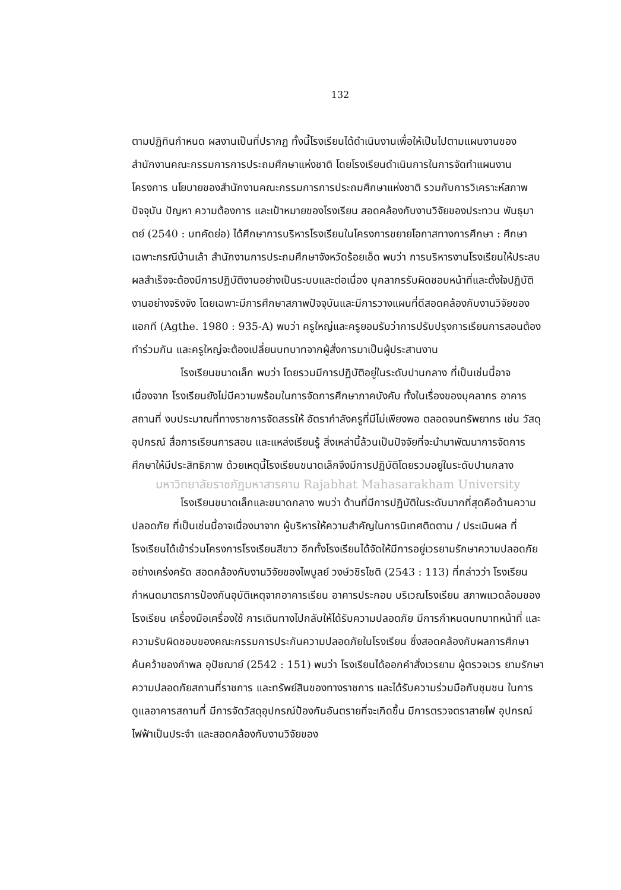132
ตามปฏิทินกำหนด ผลงานเป็นที่ปรากฏ ทั้งนี้โรงเรียนได้ดำเนินงานเพื่อให้เป็นไปตามแผนงานของสำนักงานคณะกรรมการการประถมศึกษาแห่งชาติ โดยโรงเรียนดำเนินการในการจัดทำแผนงาน โครงการ นโยบายของสำนักงานคณะกรรมการการประถมศึกษาแห่งชาติ รวมกับการวิเคราะห์สภาพปัจจุบัน ปัญหา ความต้องการ และเป้าหมายของโรงเรียน สอดคล้องกับงานวิจัยของประทวน พันธุมาตย์ (2540 : บทคัดย่อ) ได้ศึกษาการบริหารโรงเรียนในโครงการขยายโอกาสทางการศึกษา : ศึกษาเฉพาะกรณีบ้านเล้า สำนักงานการประถมศึกษาจังหวัดร้อยเอ็ด พบว่า การบริหารงานโรงเรียนให้ประสบผลสำเร็จจะต้องมีการปฏิบัติงานอย่างเป็นระบบและต่อเนื่อง บุคลากรรับผิดชอบหน้าที่และตั้งใจปฏิบัติงานอย่างจริงจัง โดยเฉพาะมีการศึกษาสภาพปัจจุบันและมีการวางแผนที่ดีสอดคล้องกับงานวิจัยของแอกที (Agthe. 1980 : 935-A) พบว่า ครูใหญ่และครูยอมรับว่าการปรับปรุงการเรียนการสอนต้องทำร่วมกัน และครูใหญ่จะต้องเปลี่ยนบทบาทจากผู้สั่งการมาเป็นผู้ประสานงาน
โรงเรียนขนาดเล็ก พบว่า โดยรวมมีการปฏิบัติอยู่ในระดับปานกลาง ที่เป็นเช่นนี้อาจเนื่องจาก โรงเรียนยังไม่มีความพร้อมในการจัดการศึกษาภาคบังคับ ทั้งในเรื่องของบุคลากร อาคารสถานที่ งบประมาณที่ทางราชการจัดสรรให้ อัตรากำลังครูที่มีไม่เพียงพอ ตลอดจนทรัพยากร เช่น วัสดุ อุปกรณ์ สื่อการเรียนการสอน และแหล่งเรียนรู้ สิ่งเหล่านี้ล้วนเป็นปัจจัยที่จะนำมาพัฒนาการจัดการศึกษาให้มีประสิทธิภาพ ด้วยเหตุนี้โรงเรียนขนาดเล็กจึงมีการปฏิบัติโดยรวมอยู่ในระดับปานกลาง
มหาวิทยาลัยราชภัฏมหาสารคาม Rajabhat Mahasarakham University
โรงเรียนขนาดเล็กและขนาดกลาง พบว่า ด้านที่มีการปฏิบัติในระดับมากที่สุดคือด้านความปลอดภัย ที่เป็นเช่นนี้อาจเนื่องมาจาก ผู้บริหารให้ความสำคัญในการนิเทศติดตาม / ประเมินผล ที่โรงเรียนได้เข้าร่วมโครงการโรงเรียนสีขาว อีกทั้งโรงเรียนได้จัดให้มีการอยู่เวรยามรักษาความปลอดภัยอย่างเคร่งครัด สอดคล้องกับงานวิจัยของไพบูลย์ วงษ์วชิรโชติ (2543 : 113) ที่กล่าวว่า โรงเรียนกำหนดมาตรการป้องกันอุบัติเหตุจากอาคารเรียน อาคารประกอบ บริเวณโรงเรียน สภาพแวดล้อมของโรงเรียน เครื่องมือเครื่องใช้ การเดินทางไปกลับให้ได้รับความปลอดภัย มีการกำหนดบทบาทหน้าที่ และความรับผิดชอบของคณะกรรมการประกันความปลอดภัยในโรงเรียน ซึ่งสอดคล้องกับผลการศึกษาค้นคว้าของกำพล อุปัชฌาย์ (2542 : 151) พบว่า โรงเรียนได้ออกคำสั่งเวรยาม ผู้ตรวจเวร ยามรักษาความปลอดภัยสถานที่ราชการ และทรัพย์สินของทางราชการ และได้รับความร่วมมือกับชุมชน ในการดูแลอาคารสถานที่ มีการจัดวัสดุอุปกรณ์ป้องกันอันตรายที่จะเกิดขึ้น มีการตรวจตราสายไฟ อุปกรณ์ไฟฟ้าเป็นประจำ และสอดคล้องกับงานวิจัยของ